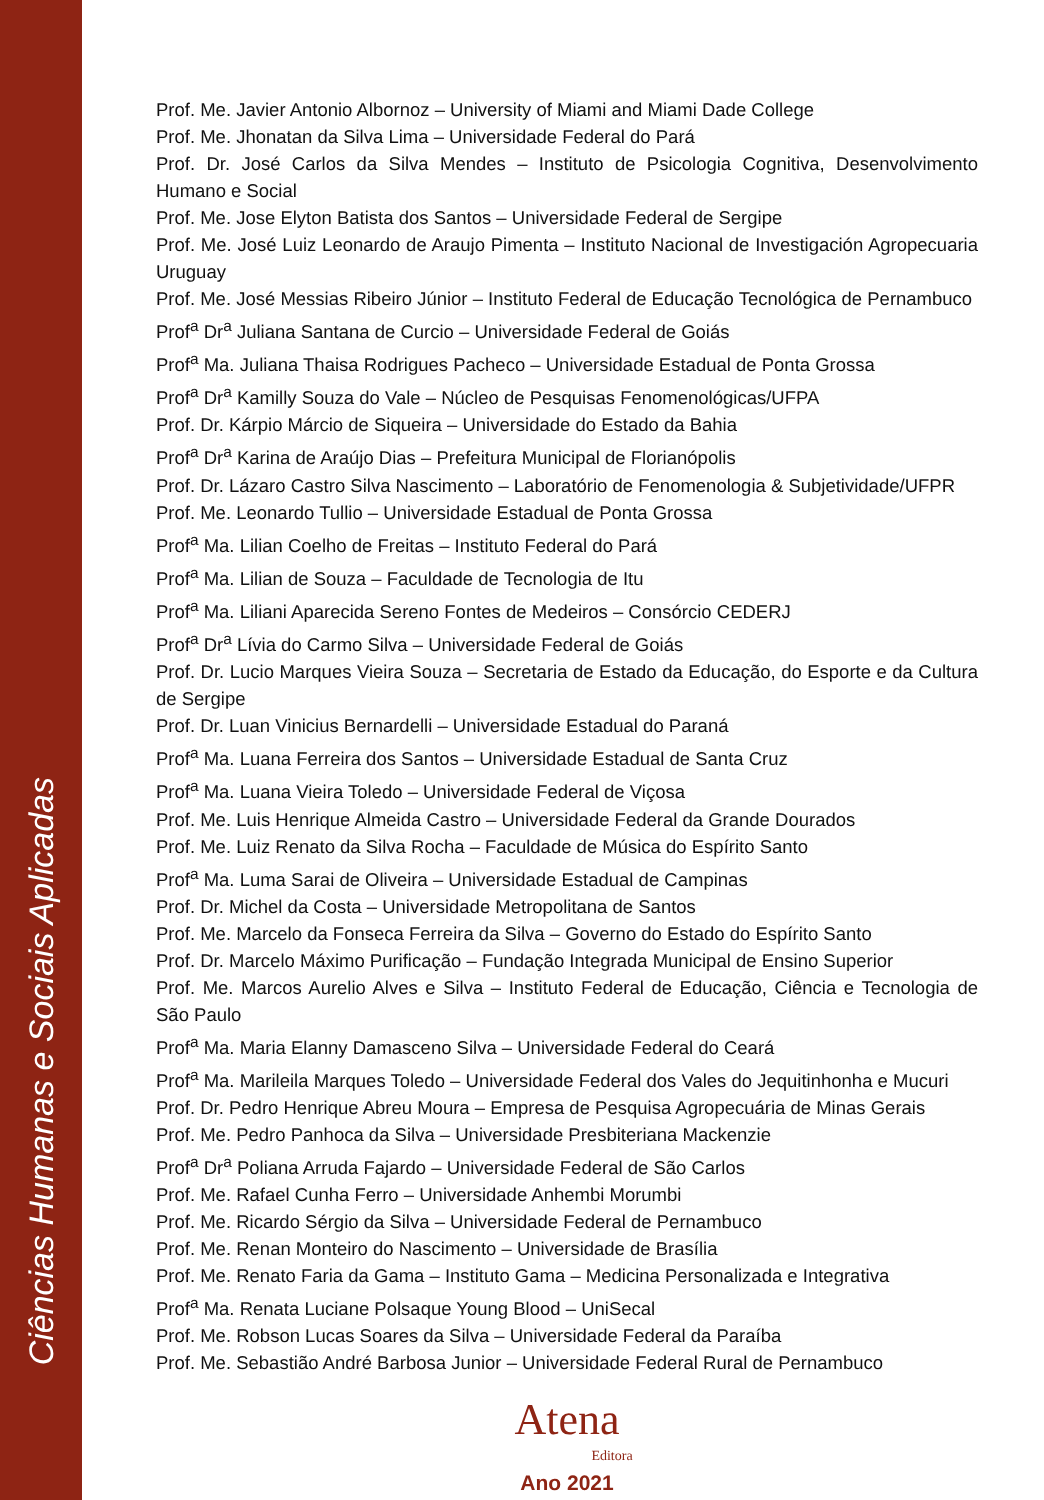Ciências Humanas e Sociais Aplicadas
Prof. Me. Javier Antonio Albornoz – University of Miami and Miami Dade College
Prof. Me. Jhonatan da Silva Lima – Universidade Federal do Pará
Prof. Dr. José Carlos da Silva Mendes – Instituto de Psicologia Cognitiva, Desenvolvimento Humano e Social
Prof. Me. Jose Elyton Batista dos Santos – Universidade Federal de Sergipe
Prof. Me. José Luiz Leonardo de Araujo Pimenta – Instituto Nacional de Investigación Agropecuaria Uruguay
Prof. Me. José Messias Ribeiro Júnior – Instituto Federal de Educação Tecnológica de Pernambuco
Prof<sup>a</sup> Dr<sup>a</sup> Juliana Santana de Curcio – Universidade Federal de Goiás
Prof<sup>a</sup> Ma. Juliana Thaisa Rodrigues Pacheco – Universidade Estadual de Ponta Grossa
Prof<sup>a</sup> Dr<sup>a</sup> Kamilly Souza do Vale – Núcleo de Pesquisas Fenomenológicas/UFPA
Prof. Dr. Kárpio Márcio de Siqueira – Universidade do Estado da Bahia
Prof<sup>a</sup> Dr<sup>a</sup> Karina de Araújo Dias – Prefeitura Municipal de Florianópolis
Prof. Dr. Lázaro Castro Silva Nascimento – Laboratório de Fenomenologia & Subjetividade/UFPR
Prof. Me. Leonardo Tullio – Universidade Estadual de Ponta Grossa
Prof<sup>a</sup> Ma. Lilian Coelho de Freitas – Instituto Federal do Pará
Prof<sup>a</sup> Ma. Lilian de Souza – Faculdade de Tecnologia de Itu
Prof<sup>a</sup> Ma. Liliani Aparecida Sereno Fontes de Medeiros – Consórcio CEDERJ
Prof<sup>a</sup> Dr<sup>a</sup> Lívia do Carmo Silva – Universidade Federal de Goiás
Prof. Dr. Lucio Marques Vieira Souza – Secretaria de Estado da Educação, do Esporte e da Cultura de Sergipe
Prof. Dr. Luan Vinicius Bernardelli – Universidade Estadual do Paraná
Prof<sup>a</sup> Ma. Luana Ferreira dos Santos – Universidade Estadual de Santa Cruz
Prof<sup>a</sup> Ma. Luana Vieira Toledo – Universidade Federal de Viçosa
Prof. Me. Luis Henrique Almeida Castro – Universidade Federal da Grande Dourados
Prof. Me. Luiz Renato da Silva Rocha – Faculdade de Música do Espírito Santo
Prof<sup>a</sup> Ma. Luma Sarai de Oliveira – Universidade Estadual de Campinas
Prof. Dr. Michel da Costa – Universidade Metropolitana de Santos
Prof. Me. Marcelo da Fonseca Ferreira da Silva – Governo do Estado do Espírito Santo
Prof. Dr. Marcelo Máximo Purificação – Fundação Integrada Municipal de Ensino Superior
Prof. Me. Marcos Aurelio Alves e Silva – Instituto Federal de Educação, Ciência e Tecnologia de São Paulo
Prof<sup>a</sup> Ma. Maria Elanny Damasceno Silva – Universidade Federal do Ceará
Prof<sup>a</sup> Ma. Marileila Marques Toledo – Universidade Federal dos Vales do Jequitinhonha e Mucuri
Prof. Dr. Pedro Henrique Abreu Moura – Empresa de Pesquisa Agropecuária de Minas Gerais
Prof. Me. Pedro Panhoca da Silva – Universidade Presbiteriana Mackenzie
Prof<sup>a</sup> Dr<sup>a</sup> Poliana Arruda Fajardo – Universidade Federal de São Carlos
Prof. Me. Rafael Cunha Ferro – Universidade Anhembi Morumbi
Prof. Me. Ricardo Sérgio da Silva – Universidade Federal de Pernambuco
Prof. Me. Renan Monteiro do Nascimento – Universidade de Brasília
Prof. Me. Renato Faria da Gama – Instituto Gama – Medicina Personalizada e Integrativa
Prof<sup>a</sup> Ma. Renata Luciane Polsaque Young Blood – UniSecal
Prof. Me. Robson Lucas Soares da Silva – Universidade Federal da Paraíba
Prof. Me. Sebastião André Barbosa Junior – Universidade Federal Rural de Pernambuco
Atena
Editora
Ano 2021